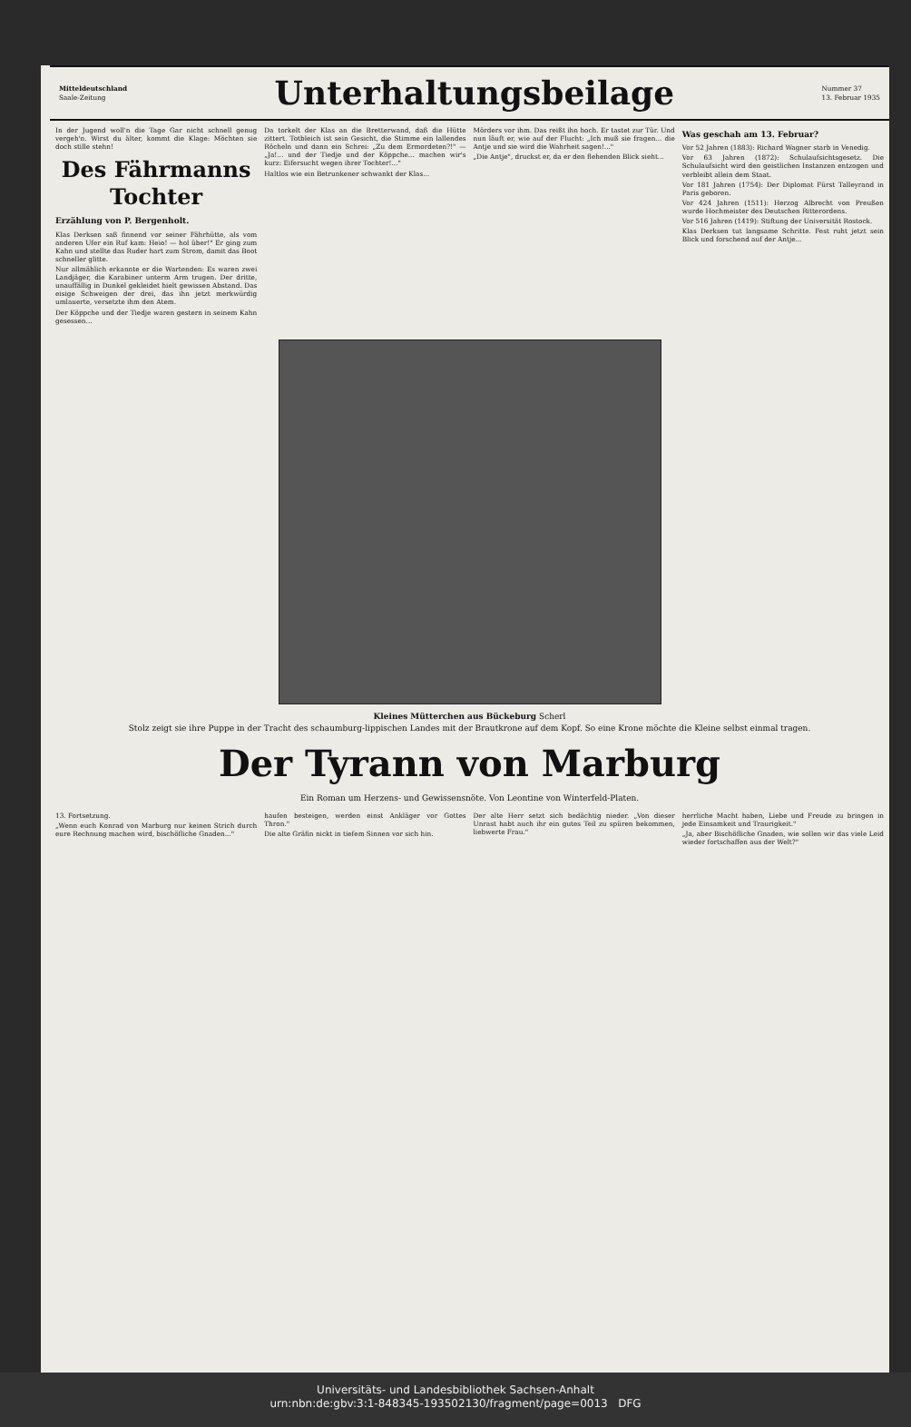Mitteldeutschland
Saale-Zeitung
Unterhaltungsbeilage
Nummer 37
13. Februar 1935
In der Jugend woll'n die Tage Gar nicht schnell genug vergeh'n. Wirst du älter, kommt die Klage: Möchten sie doch stille stehn!
Des Fährmanns Tochter
Erzählung von P. Bergenholt.
Klas Derksen saß finnend vor seiner Fährhütte, als vom anderen Ufer ein Ruf kam: Heio! — hol über!" Er ging zum Kahn und stellte das Ruder hart zum Strom, damit das Boot schneller glitte.
Nur allmählich erkannte er die Wartenden: Es waren zwei Landjäger, die Karabiner unterm Arm trugen. Der dritte, unauffällig in Dunkel gekleidet hielt gewissen Abstand. Das eisige Schweigen der drei, das ihn jetzt merkwürdig umlauerte, versetzte ihm den Atem.
Der Köppche und der Tiedje waren gestern in seinem Kahn gesessen...
Da torkelt der Klas an die Bretterwand, daß die Hütte zittert. Totbleich ist sein Gesicht, die Stimme ein lallendes Röcheln und dann ein Schrei: „Zu dem Ermordeten?!" — „Ja!... und der Tiedje und der Köppche... machen wir's kurz: Eifersucht wegen ihrer Tochter!..."
Haltlos wie ein Betrunkener schwankt der Klas...
Mörders vor ihm. Das reißt ihn hoch. Er tastet zur Tür. Und nun läuft er, wie auf der Flucht: „Ich muß sie fragen... die Antje und sie wird die Wahrheit sagen!..."
„Die Antje", druckst er, da er den flehenden Blick sieht...
Was geschah am 13. Februar?
Vor 52 Jahren (1883): Richard Wagner starb in Venedig.
Vor 63 Jahren (1872): Schulaufsichtsgesetz. Die Schulaufsicht wird den geistlichen Instanzen entzogen und verbleibt allein dem Staat.
Vor 181 Jahren (1754): Der Diplomat Fürst Talleyrand in Paris geboren.
Vor 424 Jahren (1511): Herzog Albrecht von Preußen wurde Hochmeister des Deutschen Ritterordens.
Vor 516 Jahren (1419): Stiftung der Universität Rostock.
Klas Derksen tut langsame Schritte. Fest ruht jetzt sein Blick und forschend auf der Antje...
Kleines Mütterchen aus Bückeburg Scherl
Stolz zeigt sie ihre Puppe in der Tracht des schaumburg-lippischen Landes mit der Brautkrone auf dem Kopf. So eine Krone möchte die Kleine selbst einmal tragen.
Der Tyrann von Marburg
Ein Roman um Herzens- und Gewissensnöte. Von Leontine von Winterfeld-Platen.
13. Fortsetzung.
„Wenn euch Konrad von Marburg nur keinen Strich durch eure Rechnung machen wird, bischöfliche Gnaden..."
haufen besteigen, werden einst Ankläger vor Gottes Thron."
Die alte Gräfin nickt in tiefem Sinnen vor sich hin.
Der alte Herr setzt sich bedächtig nieder. „Von dieser Unrast habt auch ihr ein gutes Teil zu spüren bekommen, liebwerte Frau."
herrliche Macht haben, Liebe und Freude zu bringen in jede Einsamkeit und Traurigkeit."
„Ja, aber Bischöfliche Gnaden, wie sollen wir das viele Leid wieder fortschaffen aus der Welt?"
Universitäts- und Landesbibliothek Sachsen-Anhalt
urn:nbn:de:gbv:3:1-848345-193502130/fragment/page=0013 DFG